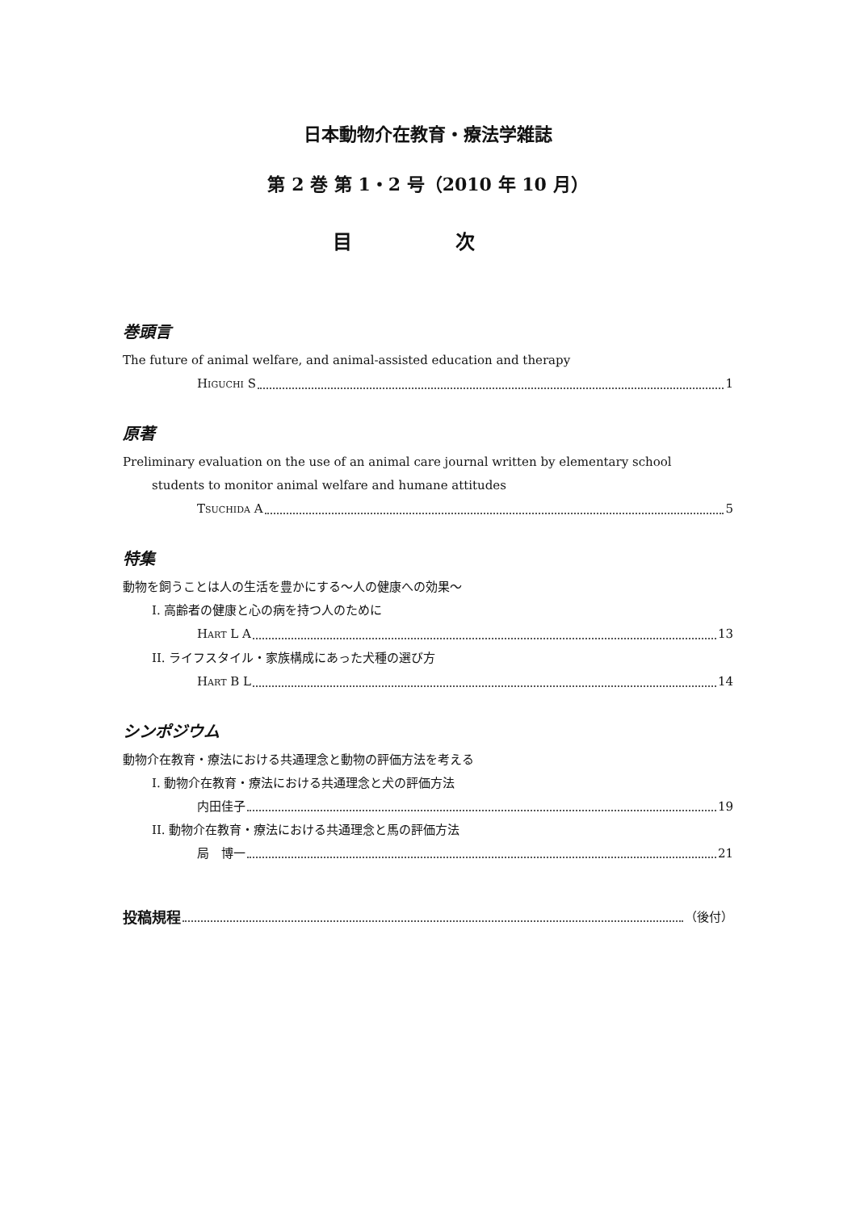日本動物介在教育・療法学雑誌
第 2 巻 第 1・2 号（2010 年 10 月）
目 次
巻頭言
The future of animal welfare, and animal-assisted education and therapy
HIGUCHI S 1
原著
Preliminary evaluation on the use of an animal care journal written by elementary school
students to monitor animal welfare and humane attitudes
TSUCHIDA A 5
特集
動物を飼うことは人の生活を豊かにする～人の健康への効果～
I. 高齢者の健康と心の病を持つ人のために
HART L A 13
II. ライフスタイル・家族構成にあった犬種の選び方
HART B L 14
シンポジウム
動物介在教育・療法における共通理念と動物の評価方法を考える
I. 動物介在教育・療法における共通理念と犬の評価方法
内田佳子 19
II. 動物介在教育・療法における共通理念と馬の評価方法
局　博一 21
投稿規程 （後付）